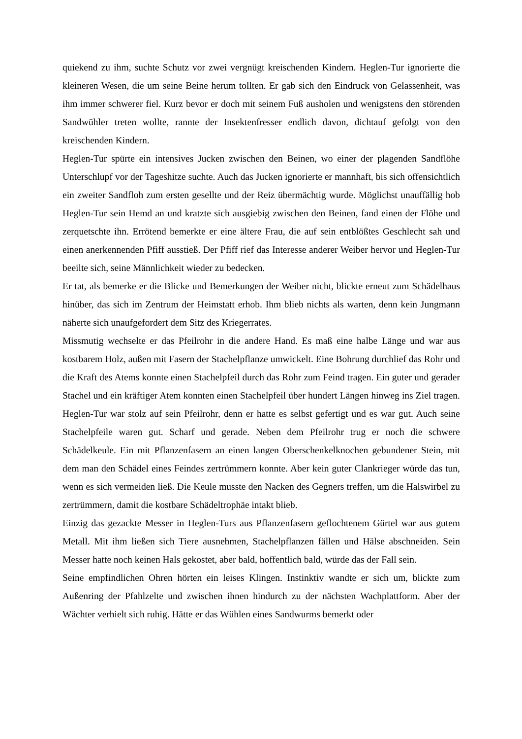quiekend zu ihm, suchte Schutz vor zwei vergnügt kreischenden Kindern. Heglen-Tur ignorierte die kleineren Wesen, die um seine Beine herum tollten. Er gab sich den Eindruck von Gelassenheit, was ihm immer schwerer fiel. Kurz bevor er doch mit seinem Fuß ausholen und wenigstens den störenden Sandwühler treten wollte, rannte der Insektenfresser endlich davon, dichtauf gefolgt von den kreischenden Kindern.
Heglen-Tur spürte ein intensives Jucken zwischen den Beinen, wo einer der plagenden Sandflöhe Unterschlupf vor der Tageshitze suchte. Auch das Jucken ignorierte er mannhaft, bis sich offensichtlich ein zweiter Sandfloh zum ersten gesellte und der Reiz übermächtig wurde. Möglichst unauffällig hob Heglen-Tur sein Hemd an und kratzte sich ausgiebig zwischen den Beinen, fand einen der Flöhe und zerquetschte ihn. Errötend bemerkte er eine ältere Frau, die auf sein entblößtes Geschlecht sah und einen anerkennenden Pfiff ausstieß. Der Pfiff rief das Interesse anderer Weiber hervor und Heglen-Tur beeilte sich, seine Männlichkeit wieder zu bedecken.
Er tat, als bemerke er die Blicke und Bemerkungen der Weiber nicht, blickte erneut zum Schädelhaus hinüber, das sich im Zentrum der Heimstatt erhob. Ihm blieb nichts als warten, denn kein Jungmann näherte sich unaufgefordert dem Sitz des Kriegerrates.
Missmutig wechselte er das Pfeilrohr in die andere Hand. Es maß eine halbe Länge und war aus kostbarem Holz, außen mit Fasern der Stachelpflanze umwickelt. Eine Bohrung durchlief das Rohr und die Kraft des Atems konnte einen Stachelpfeil durch das Rohr zum Feind tragen. Ein guter und gerader Stachel und ein kräftiger Atem konnten einen Stachelpfeil über hundert Längen hinweg ins Ziel tragen. Heglen-Tur war stolz auf sein Pfeilrohr, denn er hatte es selbst gefertigt und es war gut. Auch seine Stachelpfeile waren gut. Scharf und gerade. Neben dem Pfeilrohr trug er noch die schwere Schädelkeule. Ein mit Pflanzenfasern an einen langen Oberschenkelknochen gebundener Stein, mit dem man den Schädel eines Feindes zertrümmern konnte. Aber kein guter Clankrieger würde das tun, wenn es sich vermeiden ließ. Die Keule musste den Nacken des Gegners treffen, um die Halswirbel zu zertrümmern, damit die kostbare Schädeltrophäe intakt blieb.
Einzig das gezackte Messer in Heglen-Turs aus Pflanzenfasern geflochtenem Gürtel war aus gutem Metall. Mit ihm ließen sich Tiere ausnehmen, Stachelpflanzen fällen und Hälse abschneiden. Sein Messer hatte noch keinen Hals gekostet, aber bald, hoffentlich bald, würde das der Fall sein.
Seine empfindlichen Ohren hörten ein leises Klingen. Instinktiv wandte er sich um, blickte zum Außenring der Pfahlzelte und zwischen ihnen hindurch zu der nächsten Wachplattform. Aber der Wächter verhielt sich ruhig. Hätte er das Wühlen eines Sandwurms bemerkt oder